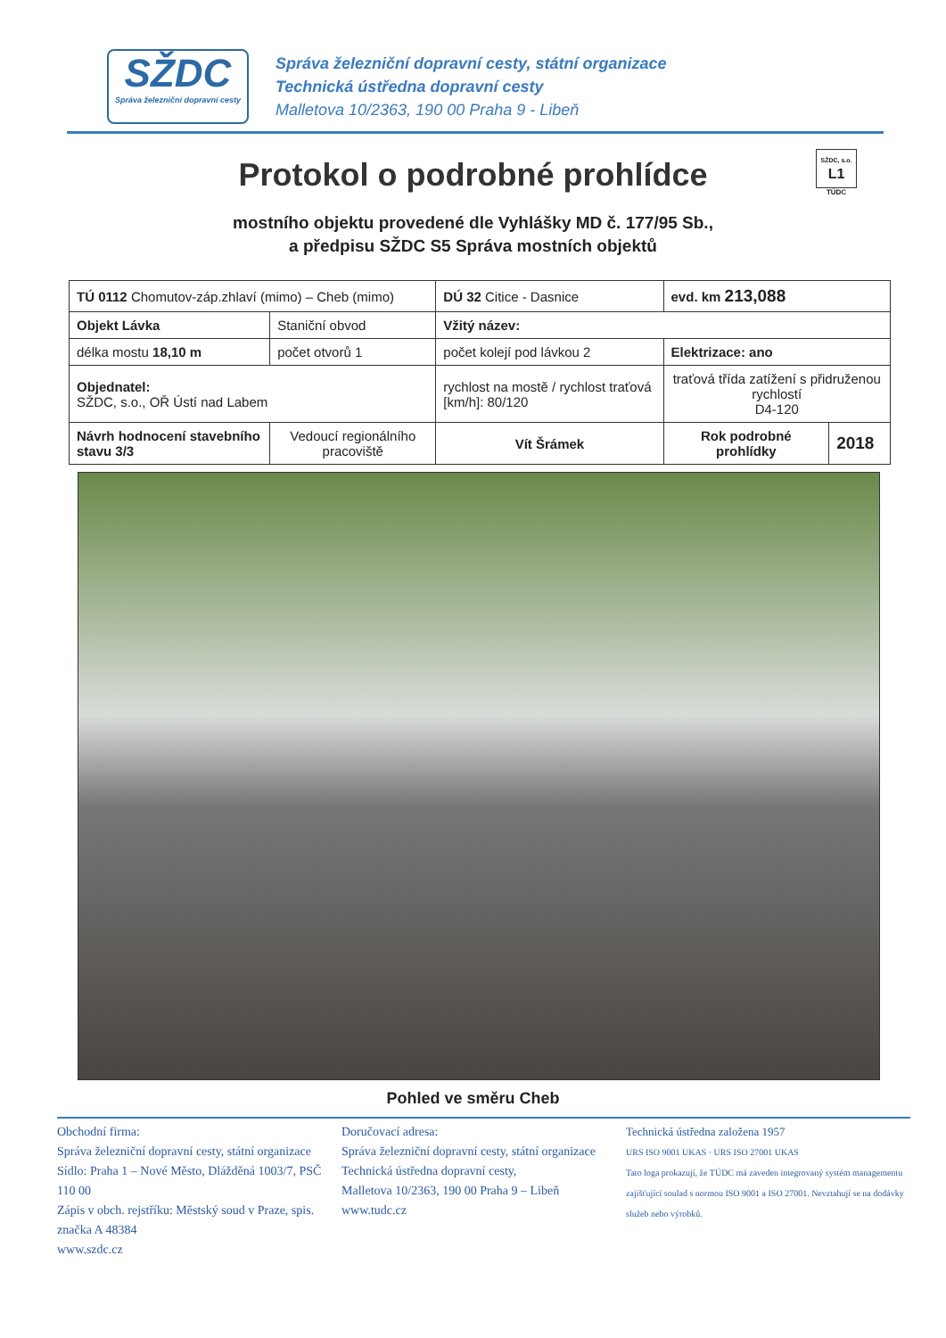SŽDC
Správa železniční dopravní cesty
Správa železniční dopravní cesty, státní organizace
Technická ústředna dopravní cesty
Malletova 10/2363, 190 00 Praha 9 - Libeň
Protokol o podrobné prohlídce
SŽDC, s.o.
L1
TÚDC
mostního objektu provedené dle Vyhlášky MD č. 177/95 Sb.,
a předpisu SŽDC S5 Správa mostních objektů
| TÚ 0112 Chomutov-záp.zhlaví (mimo) – Cheb (mimo) | | DÚ 32 Citice - Dasnice | evd. km 213,088 | |
| Objekt Lávka | Staniční obvod | Vžitý název: | | |
| délka mostu 18,10 m | počet otvorů 1 | počet kolejí pod lávkou 2 | Elektrizace: ano | |
| Objednatel: SŽDC, s.o., OŘ Ústí nad Labem | | rychlost na mostě / rychlost traťová [km/h]: 80/120 | traťová třída zatížení s přidruženou rychlostí D4-120 | |
| Návrh hodnocení stavebního stavu 3/3 | Vedoucí regionálního pracoviště | Vít Šrámek | Rok podrobné prohlídky | 2018 |
Pohled ve směru Cheb
Obchodní firma:
Správa železniční dopravní cesty, státní organizace
Sídlo: Praha 1 – Nové Město, Dlážděná 1003/7, PSČ 110 00
Zápis v obch. rejstříku: Městský soud v Praze, spis. značka A 48384
www.szdc.cz
Doručovací adresa:
Správa železniční dopravní cesty, státní organizace
Technická ústředna dopravní cesty,
Malletova 10/2363, 190 00 Praha 9 – Libeň
www.tudc.cz
Technická ústředna založena 1957
URS ISO 9001 UKAS · URS ISO 27001 UKAS
Tato loga prokazují, že TÚDC má zaveden integrovaný systém managementu zajišťující soulad s normou ISO 9001 a ISO 27001. Nevztahují se na dodávky služeb nebo výrobků.